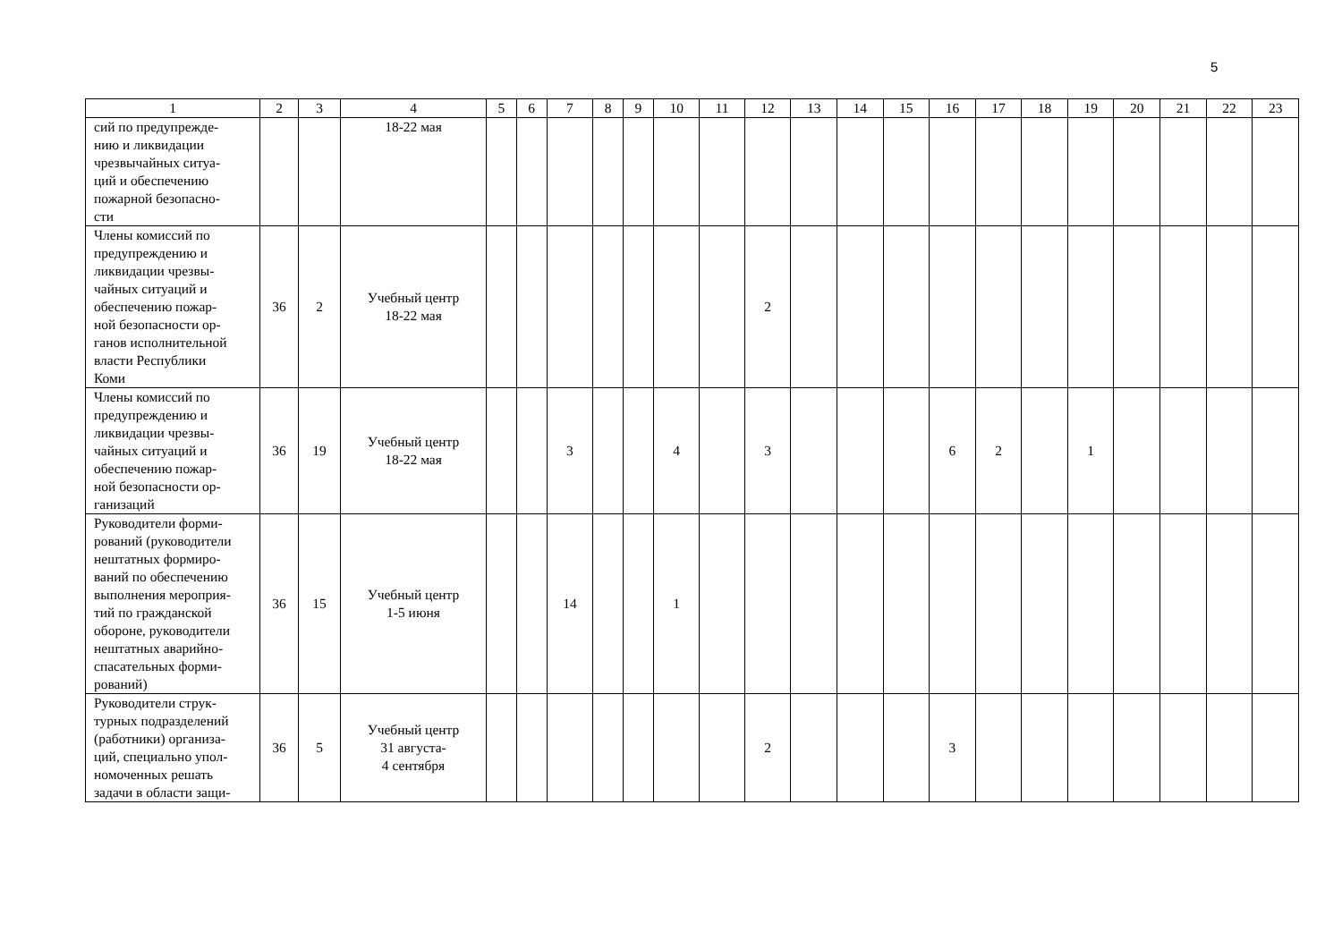5
| 1 | 2 | 3 | 4 | 5 | 6 | 7 | 8 | 9 | 10 | 11 | 12 | 13 | 14 | 15 | 16 | 17 | 18 | 19 | 20 | 21 | 22 | 23 |
| --- | --- | --- | --- | --- | --- | --- | --- | --- | --- | --- | --- | --- | --- | --- | --- | --- | --- | --- | --- | --- | --- | --- |
| сий по предупрежде- нию и ликвидации чрезвычайных ситуа- ций и обеспечению пожарной безопасно- сти | | | 18-22 мая | | | | | | | | | | | | | | | | | | | |
| Члены комиссий по предупреждению и ликвидации чрезвы- чайных ситуаций и обеспечению пожар- ной безопасности ор- ганов исполнительной власти Республики Коми | 36 | 2 | Учебный центр 18-22 мая | | | | | | | | 2 | | | | | | | | | | | |
| Члены комиссий по предупреждению и ликвидации чрезвы- чайных ситуаций и обеспечению пожар- ной безопасности ор- ганизаций | 36 | 19 | Учебный центр 18-22 мая | | | 3 | | | 4 | | 3 | | | | 6 | 2 | | 1 | | | | |
| Руководители форми- рований (руководители нештатных формиро- ваний по обеспечению выполнения мероприя- тий по гражданской обороне, руководители нештатных аварийно- спасательных форми- рований) | 36 | 15 | Учебный центр 1-5 июня | | | 14 | | | 1 | | | | | | | | | | | | | |
| Руководители струк- турных подразделений (работники) организа- ций, специально упол- номоченных решать задачи в области защи- | 36 | 5 | Учебный центр 31 августа- 4 сентября | | | | | | | | 2 | | | | 3 | | | | | | | |